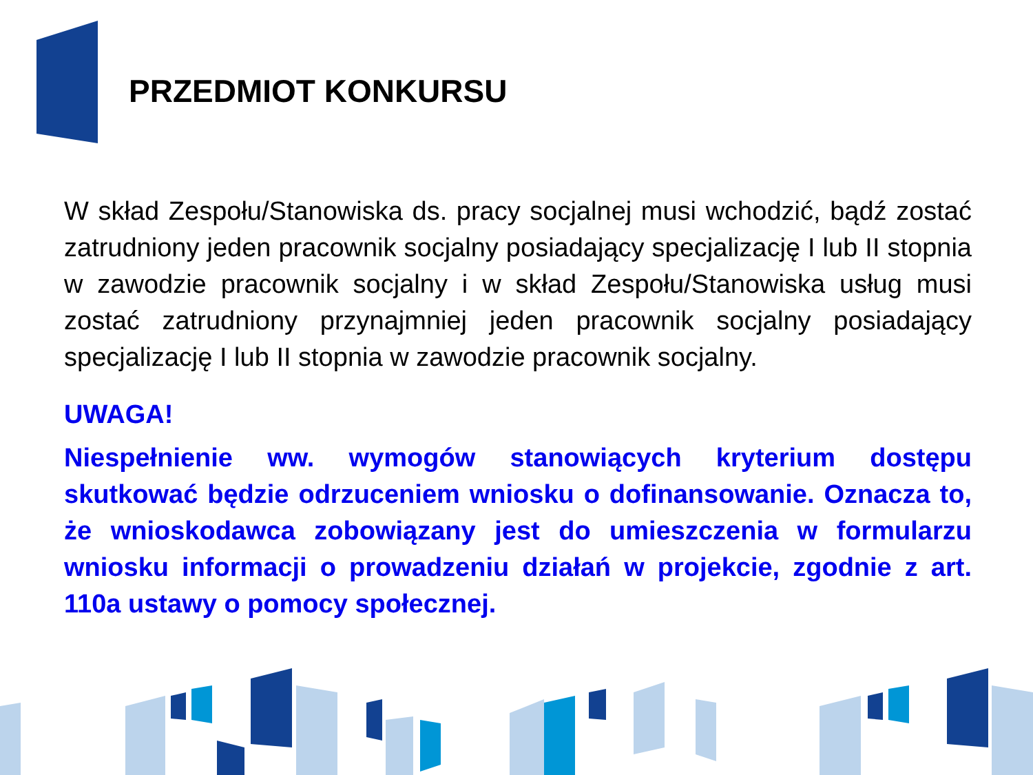PRZEDMIOT KONKURSU
W skład Zespołu/Stanowiska ds. pracy socjalnej musi wchodzić, bądź zostać zatrudniony jeden pracownik socjalny posiadający specjalizację I lub II stopnia w zawodzie pracownik socjalny i w skład Zespołu/Stanowiska usług musi zostać zatrudniony przynajmniej jeden pracownik socjalny posiadający specjalizację I lub II stopnia w zawodzie pracownik socjalny.
UWAGA!
Niespełnienie ww. wymogów stanowiących kryterium dostępu skutkować będzie odrzuceniem wniosku o dofinansowanie. Oznacza to, że wnioskodawca zobowiązany jest do umieszczenia w formularzu wniosku informacji o prowadzeniu działań w projekcie, zgodnie z art. 110a ustawy o pomocy społecznej.